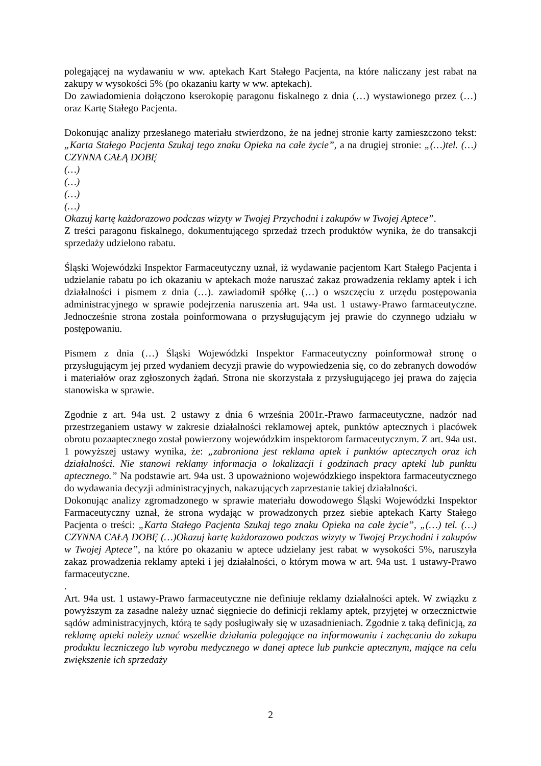polegającej na wydawaniu w ww. aptekach Kart Stałego Pacjenta, na które naliczany jest rabat na zakupy w wysokości 5% (po okazaniu karty w ww. aptekach).
Do zawiadomienia dołączono kserokopię paragonu fiskalnego z dnia (…) wystawionego przez (…) oraz Kartę Stałego Pacjenta.
Dokonując analizy przesłanego materiału stwierdzono, że na jednej stronie karty zamieszczono tekst: „Karta Stałego Pacjenta Szukaj tego znaku Opieka na całe życie”, a na drugiej stronie: „(…)tel. (…) CZYNNA CAŁĄ DOBĘ
(…)
(…)
(…)
(…)
Okazuj kartę każdorazowo podczas wizyty w Twojej Przychodni i zakupów w Twojej Aptece”.
Z treści paragonu fiskalnego, dokumentującego sprzedaż trzech produktów wynika, że do transakcji sprzedaży udzielono rabatu.
Śląski Wojewódzki Inspektor Farmaceutyczny uznał, iż wydawanie pacjentom Kart Stałego Pacjenta i udzielanie rabatu po ich okazaniu w aptekach może naruszać zakaz prowadzenia reklamy aptek i ich działalności i pismem z dnia (…). zawiadomił spółkę (…) o wszczęciu z urzędu postępowania administracyjnego w sprawie podejrzenia naruszenia art. 94a ust. 1 ustawy-Prawo farmaceutyczne. Jednocześnie strona została poinformowana o przysługującym jej prawie do czynnego udziału w postępowaniu.
Pismem z dnia (…) Śląski Wojewódzki Inspektor Farmaceutyczny poinformował stronę o przysługującym jej przed wydaniem decyzji prawie do wypowiedzenia się, co do zebranych dowodów i materiałów oraz zgłoszonych żądań. Strona nie skorzystała z przysługującego jej prawa do zajęcia stanowiska w sprawie.
Zgodnie z art. 94a ust. 2 ustawy z dnia 6 września 2001r.-Prawo farmaceutyczne, nadzór nad przestrzeganiem ustawy w zakresie działalności reklamowej aptek, punktów aptecznych i placówek obrotu pozaaptecznego został powierzony wojewódzkim inspektorom farmaceutycznym. Z art. 94a ust. 1 powyższej ustawy wynika, że: „zabroniona jest reklama aptek i punktów aptecznych oraz ich działalności. Nie stanowi reklamy informacja o lokalizacji i godzinach pracy apteki lub punktu aptecznego.” Na podstawie art. 94a ust. 3 upoważniono wojewódzkiego inspektora farmaceutycznego do wydawania decyzji administracyjnych, nakazujących zaprzestanie takiej działalności.
Dokonując analizy zgromadzonego w sprawie materiału dowodowego Śląski Wojewódzki Inspektor Farmaceutyczny uznał, że strona wydając w prowadzonych przez siebie aptekach Karty Stałego Pacjenta o treści: „Karta Stałego Pacjenta Szukaj tego znaku Opieka na całe życie”, „(…) tel. (…) CZYNNA CAŁĄ DOBĘ (…)Okazuj kartę każdorazowo podczas wizyty w Twojej Przychodni i zakupów w Twojej Aptece”, na które po okazaniu w aptece udzielany jest rabat w wysokości 5%, naruszyła zakaz prowadzenia reklamy apteki i jej działalności, o którym mowa w art. 94a ust. 1 ustawy-Prawo farmaceutyczne.
.
Art. 94a ust. 1 ustawy-Prawo farmaceutyczne nie definiuje reklamy działalności aptek. W związku z powyższym za zasadne należy uznać sięgniecie do definicji reklamy aptek, przyjętej w orzecznictwie sądów administracyjnych, którą te sądy posługiwały się w uzasadnieniach. Zgodnie z taką definicją, za reklamę apteki należy uznać wszelkie działania polegające na informowaniu i zachęcaniu do zakupu produktu leczniczego lub wyrobu medycznego w danej aptece lub punkcie aptecznym, mające na celu zwiększenie ich sprzedaży
2